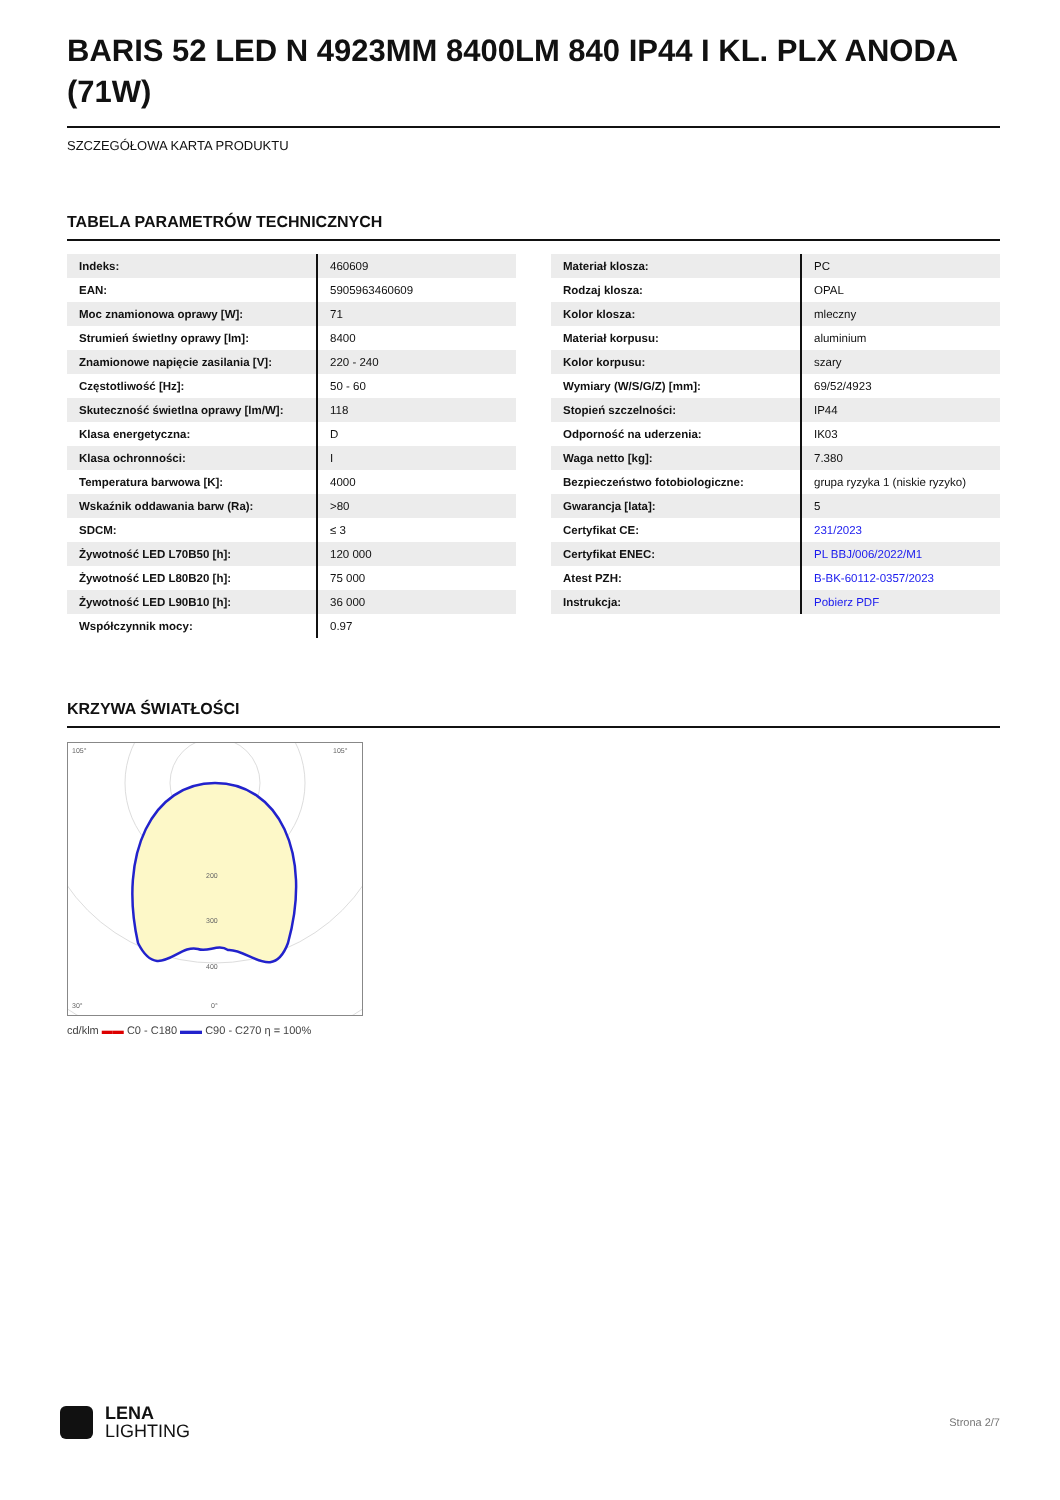BARIS 52 LED N 4923MM 8400LM 840 IP44 I KL. PLX ANODA (71W)
SZCZEGÓŁOWA KARTA PRODUKTU
TABELA PARAMETRÓW TECHNICZNYCH
| Indeks: | 460609 |
| EAN: | 5905963460609 |
| Moc znamionowa oprawy [W]: | 71 |
| Strumień świetlny oprawy [lm]: | 8400 |
| Znamionowe napięcie zasilania [V]: | 220 - 240 |
| Częstotliwość [Hz]: | 50 - 60 |
| Skuteczność świetlna oprawy [lm/W]: | 118 |
| Klasa energetyczna: | D |
| Klasa ochronności: | I |
| Temperatura barwowa [K]: | 4000 |
| Wskaźnik oddawania barw (Ra): | >80 |
| SDCM: | ≤ 3 |
| Żywotność LED L70B50 [h]: | 120 000 |
| Żywotność LED L80B20 [h]: | 75 000 |
| Żywotność LED L90B10 [h]: | 36 000 |
| Współczynnik mocy: | 0.97 |
| Materiał klosza: | PC |
| Rodzaj klosza: | OPAL |
| Kolor klosza: | mleczny |
| Materiał korpusu: | aluminium |
| Kolor korpusu: | szary |
| Wymiary (W/S/G/Z) [mm]: | 69/52/4923 |
| Stopień szczelności: | IP44 |
| Odporność na uderzenia: | IK03 |
| Waga netto [kg]: | 7.380 |
| Bezpieczeństwo fotobiologiczne: | grupa ryzyka 1 (niskie ryzyko) |
| Gwarancja [lata]: | 5 |
| Certyfikat CE: | 231/2023 |
| Certyfikat ENEC: | PL BBJ/006/2022/M1 |
| Atest PZH: | B-BK-60112-0357/2023 |
| Instrukcja: | Pobierz PDF |
KRZYWA ŚWIATŁOŚCI
105°
105°
200
300
400
30°
0°
cd/klm ▬▬ C0 - C180 ▬▬ C90 - C270 η = 100%
LENA
LIGHTING
Strona 2/7